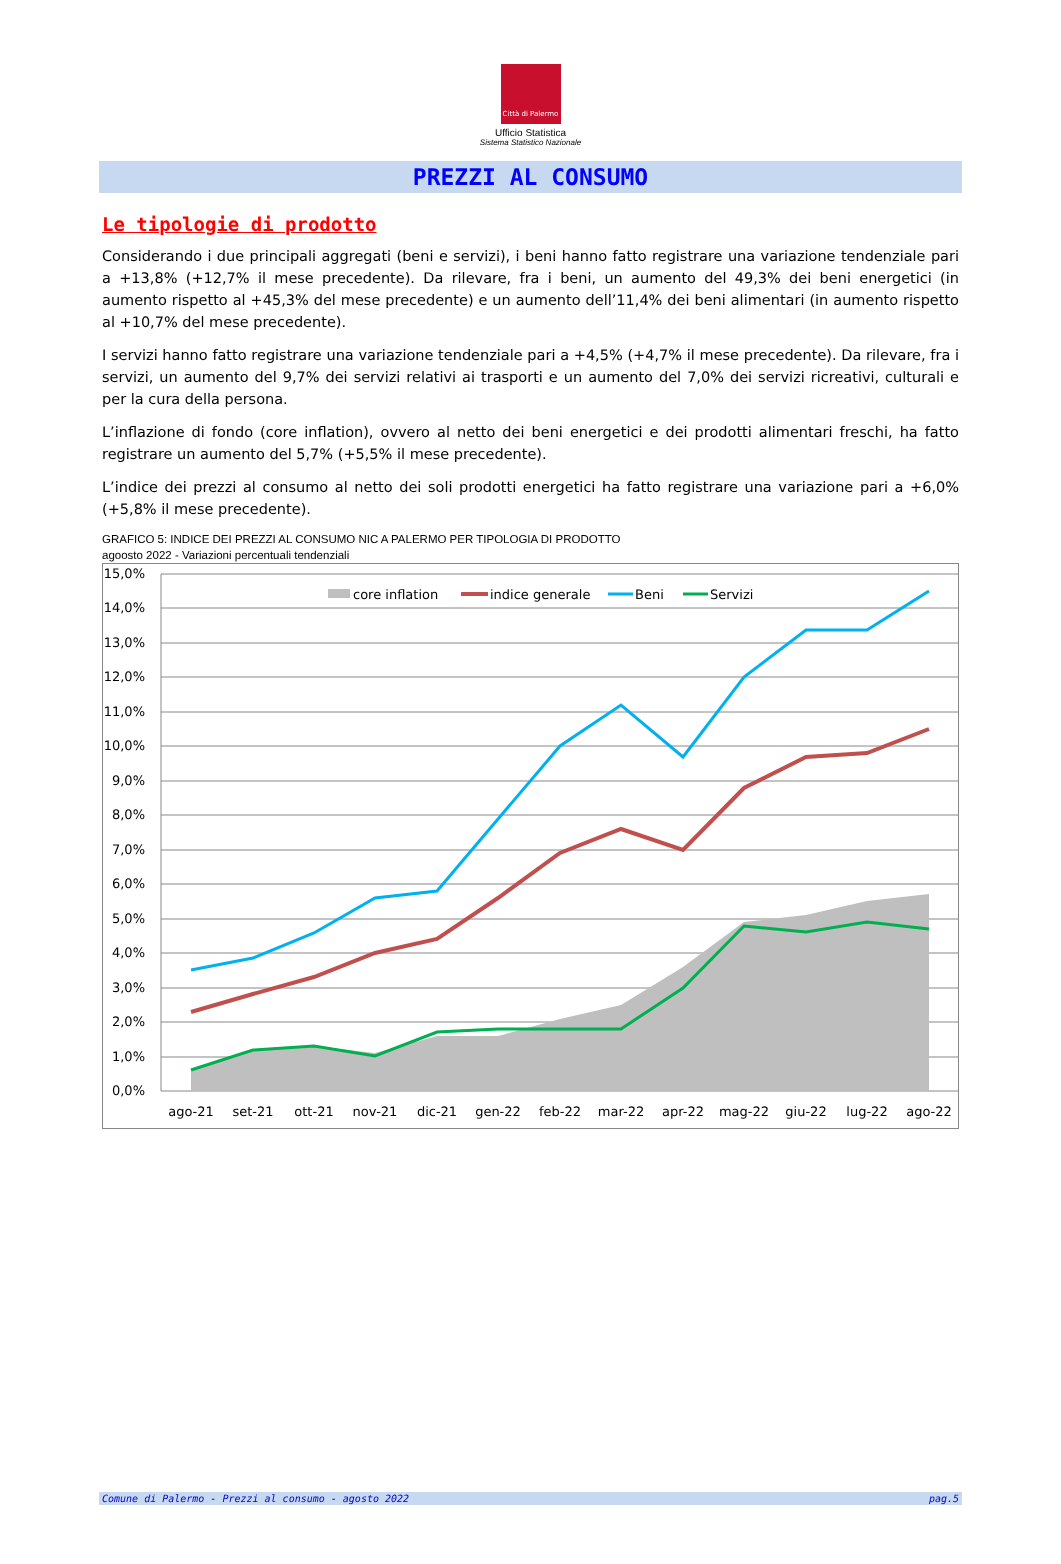Città di Palermo
Ufficio Statistica
Sistema Statistico Nazionale
PREZZI AL CONSUMO
Le tipologie di prodotto
Considerando i due principali aggregati (beni e servizi), i beni hanno fatto registrare una variazione tendenziale pari a +13,8% (+12,7% il mese precedente). Da rilevare, fra i beni, un aumento del 49,3% dei beni energetici (in aumento rispetto al +45,3% del mese precedente) e un aumento dell’11,4% dei beni alimentari (in aumento rispetto al +10,7% del mese precedente).
I servizi hanno fatto registrare una variazione tendenziale pari a +4,5% (+4,7% il mese precedente). Da rilevare, fra i servizi, un aumento del 9,7% dei servizi relativi ai trasporti e un aumento del 7,0% dei servizi ricreativi, culturali e per la cura della persona.
L’inflazione di fondo (core inflation), ovvero al netto dei beni energetici e dei prodotti alimentari freschi, ha fatto registrare un aumento del 5,7% (+5,5% il mese precedente).
L’indice dei prezzi al consumo al netto dei soli prodotti energetici ha fatto registrare una variazione pari a +6,0% (+5,8% il mese precedente).
GRAFICO 5: INDICE DEI PREZZI AL CONSUMO NIC A PALERMO PER TIPOLOGIA DI PRODOTTO
agoosto 2022 - Variazioni percentuali tendenziali
15,0%
14,0%
13,0%
12,0%
11,0%
10,0%
9,0%
8,0%
7,0%
6,0%
5,0%
4,0%
3,0%
2,0%
1,0%
0,0%
ago-21
set-21
ott-21
nov-21
dic-21
gen-22
feb-22
mar-22
apr-22
mag-22
giu-22
lug-22
ago-22
core inflation
indice generale
Beni
Servizi
Comune di Palermo - Prezzi al consumo - agosto 2022 pag.5